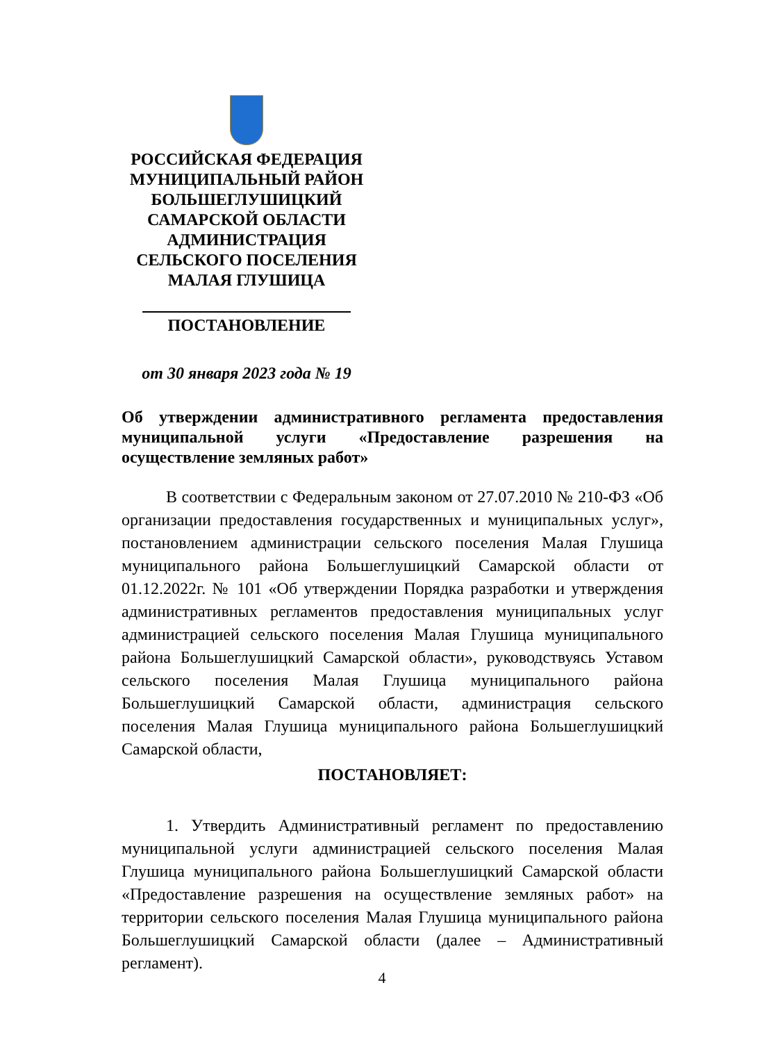РОССИЙСКАЯ ФЕДЕРАЦИЯ
МУНИЦИПАЛЬНЫЙ РАЙОН
БОЛЬШЕГЛУШИЦКИЙ
САМАРСКОЙ ОБЛАСТИ
АДМИНИСТРАЦИЯ
СЕЛЬСКОГО ПОСЕЛЕНИЯ
МАЛАЯ ГЛУШИЦА
ПОСТАНОВЛЕНИЕ
от 30 января 2023 года № 19
Об утверждении административного регламента предоставления муниципальной услуги «Предоставление разрешения на осуществление земляных работ»
В соответствии с Федеральным законом от 27.07.2010 № 210-ФЗ «Об организации предоставления государственных и муниципальных услуг», постановлением администрации сельского поселения Малая Глушица муниципального района Большеглушицкий Самарской области от 01.12.2022г. № 101 «Об утверждении Порядка разработки и утверждения административных регламентов предоставления муниципальных услуг администрацией сельского поселения Малая Глушица муниципального района Большеглушицкий Самарской области», руководствуясь Уставом сельского поселения Малая Глушица муниципального района Большеглушицкий Самарской области, администрация сельского поселения Малая Глушица муниципального района Большеглушицкий Самарской области,
ПОСТАНОВЛЯЕТ:
1. Утвердить Административный регламент по предоставлению муниципальной услуги администрацией сельского поселения Малая Глушица муниципального района Большеглушицкий Самарской области «Предоставление разрешения на осуществление земляных работ» на территории сельского поселения Малая Глушица муниципального района Большеглушицкий Самарской области (далее – Административный регламент).
4